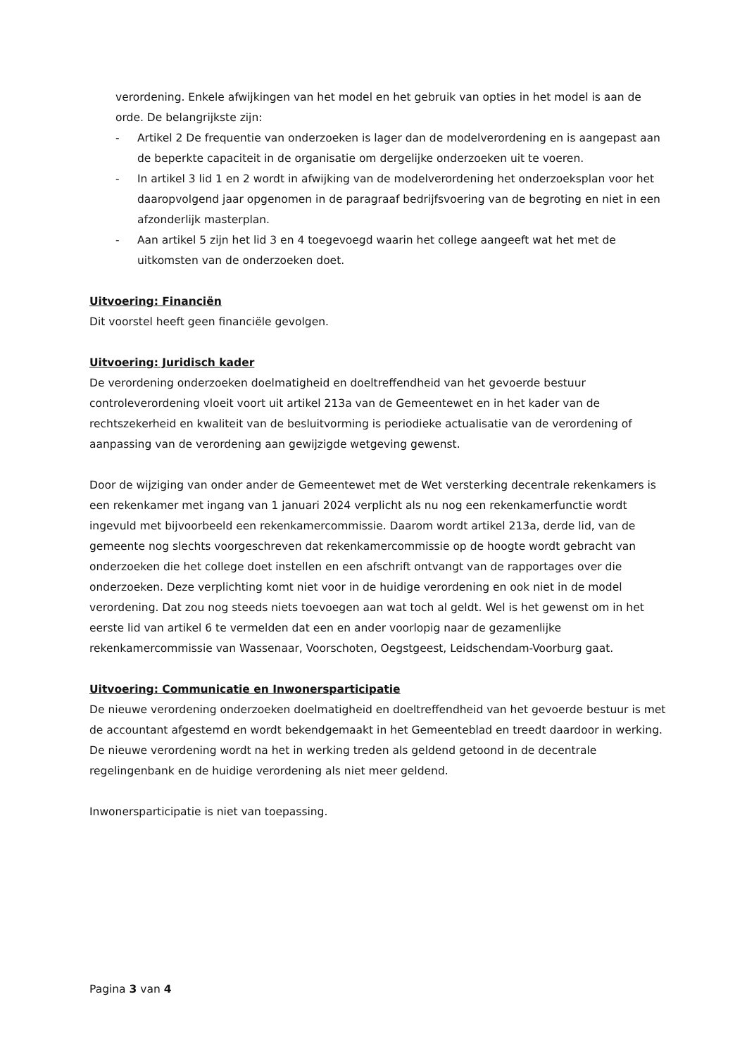verordening. Enkele afwijkingen van het model en het gebruik van opties in het model is aan de orde. De belangrijkste zijn:
- Artikel 2 De frequentie van onderzoeken is lager dan de modelverordening en is aangepast aan de beperkte capaciteit in de organisatie om dergelijke onderzoeken uit te voeren.
- In artikel 3 lid 1 en 2 wordt in afwijking van de modelverordening het onderzoeksplan voor het daaropvolgend jaar opgenomen in de paragraaf bedrijfsvoering van de begroting en niet in een afzonderlijk masterplan.
- Aan artikel 5 zijn het lid 3 en 4 toegevoegd waarin het college aangeeft wat het met de uitkomsten van de onderzoeken doet.
Uitvoering: Financiën
Dit voorstel heeft geen financiële gevolgen.
Uitvoering: Juridisch kader
De verordening onderzoeken doelmatigheid en doeltreffendheid van het gevoerde bestuur controleverordening vloeit voort uit artikel 213a van de Gemeentewet en in het kader van de rechtszekerheid en kwaliteit van de besluitvorming is periodieke actualisatie van de verordening of aanpassing van de verordening aan gewijzigde wetgeving gewenst.
Door de wijziging van onder ander de Gemeentewet met de Wet versterking decentrale rekenkamers is een rekenkamer met ingang van 1 januari 2024 verplicht als nu nog een rekenkamerfunctie wordt ingevuld met bijvoorbeeld een rekenkamercommissie. Daarom wordt artikel 213a, derde lid, van de gemeente nog slechts voorgeschreven dat rekenkamercommissie op de hoogte wordt gebracht van onderzoeken die het college doet instellen en een afschrift ontvangt van de rapportages over die onderzoeken. Deze verplichting komt niet voor in de huidige verordening en ook niet in de model verordening. Dat zou nog steeds niets toevoegen aan wat toch al geldt. Wel is het gewenst om in het eerste lid van artikel 6 te vermelden dat een en ander voorlopig naar de gezamenlijke rekenkamercommissie van Wassenaar, Voorschoten, Oegstgeest, Leidschendam-Voorburg gaat.
Uitvoering: Communicatie en Inwonersparticipatie
De nieuwe verordening onderzoeken doelmatigheid en doeltreffendheid van het gevoerde bestuur is met de accountant afgestemd en wordt bekendgemaakt in het Gemeenteblad en treedt daardoor in werking. De nieuwe verordening wordt na het in werking treden als geldend getoond in de decentrale regelingenbank en de huidige verordening als niet meer geldend.
Inwonersparticipatie is niet van toepassing.
Pagina 3 van 4